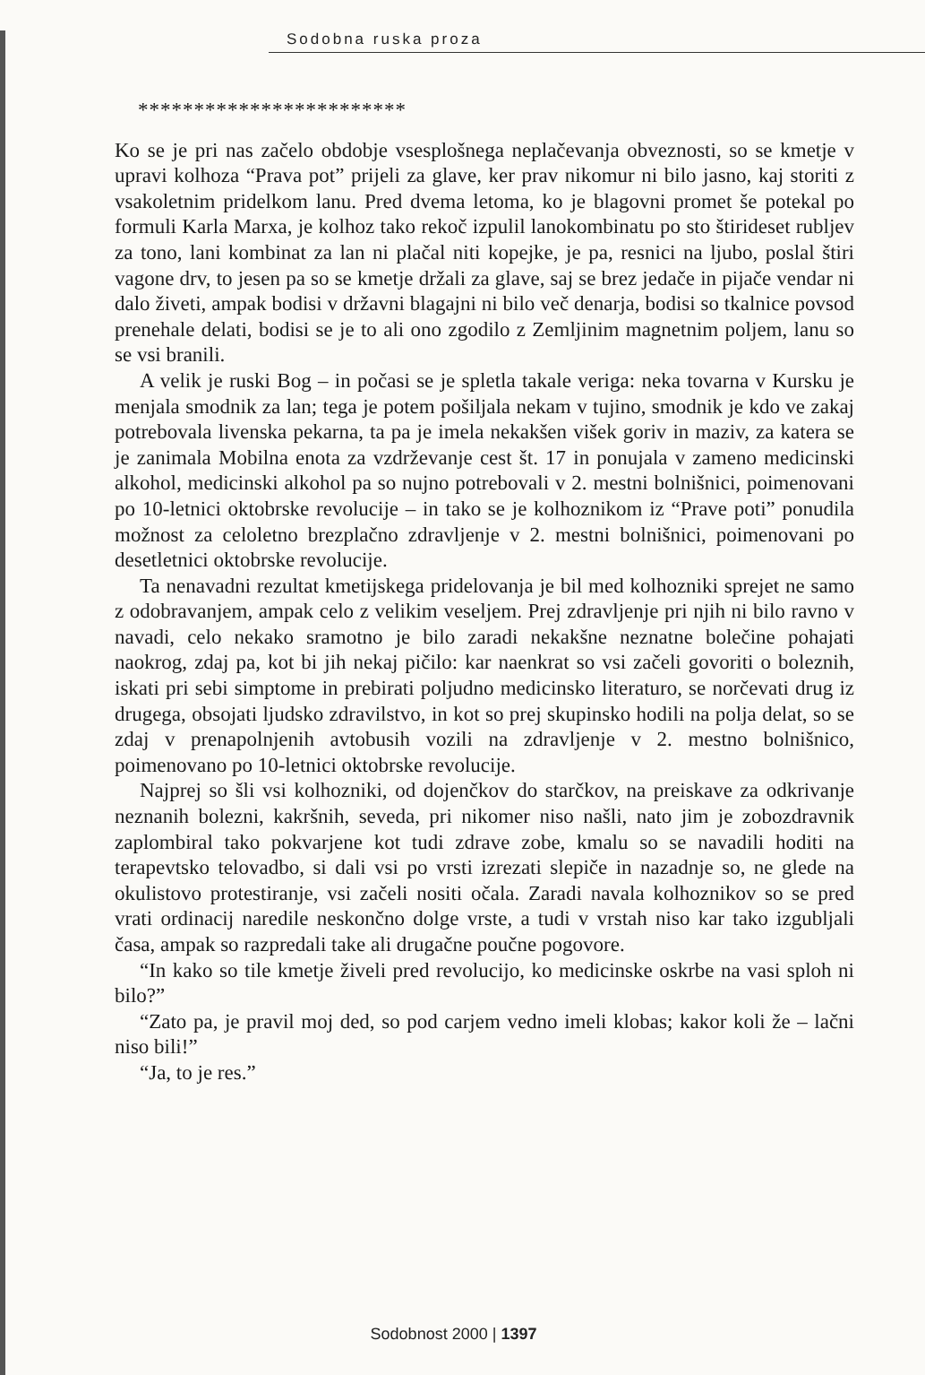Sodobna ruska proza
************************
Ko se je pri nas začelo obdobje vsesplošnega neplačevanja obveznosti, so se kmetje v upravi kolhoza “Prava pot” prijeli za glave, ker prav nikomur ni bilo jasno, kaj storiti z vsakoletnim pridelkom lanu. Pred dvema letoma, ko je blagovni promet še potekal po formuli Karla Marxa, je kolhoz tako rekoč izpulil lanokombinatu po sto štirideset rubljev za tono, lani kombinat za lan ni plačal niti kopejke, je pa, resnici na ljubo, poslal štiri vagone drv, to jesen pa so se kmetje držali za glave, saj se brez jedače in pijače vendar ni dalo živeti, ampak bodisi v državni blagajni ni bilo več denarja, bodisi so tkalnice povsod prenehale delati, bodisi se je to ali ono zgodilo z Zemljinim magnetnim poljem, lanu so se vsi branili.
A velik je ruski Bog – in počasi se je spletla takale veriga: neka tovarna v Kursku je menjala smodnik za lan; tega je potem pošiljala nekam v tujino, smodnik je kdo ve zakaj potrebovala livenska pekarna, ta pa je imela nekakšen višek goriv in maziv, za katera se je zanimala Mobilna enota za vzdrževanje cest št. 17 in ponujala v zameno medicinski alkohol, medicinski alkohol pa so nujno potrebovali v 2. mestni bolnišnici, poimenovani po 10-letnici oktobrske revolucije – in tako se je kolhoznikom iz “Prave poti” ponudila možnost za celoletno brezplačno zdravljenje v 2. mestni bolnišnici, poimenovani po desetletnici oktobrske revolucije.
Ta nenavadni rezultat kmetijskega pridelovanja je bil med kolhozniki sprejet ne samo z odobravanjem, ampak celo z velikim veseljem. Prej zdravljenje pri njih ni bilo ravno v navadi, celo nekako sramotno je bilo zaradi nekakšne neznatne bolečine pohajati naokrog, zdaj pa, kot bi jih nekaj pičilo: kar naenkrat so vsi začeli govoriti o boleznih, iskati pri sebi simptome in prebirati poljudno medicinsko literaturo, se norčevati drug iz drugega, obsojati ljudsko zdravilstvo, in kot so prej skupinsko hodili na polja delat, so se zdaj v prenapolnjenih avtobusih vozili na zdravljenje v 2. mestno bolnišnico, poimenovano po 10-letnici oktobrske revolucije.
Najprej so šli vsi kolhozniki, od dojenčkov do starčkov, na preiskave za odkrivanje neznanih bolezni, kakršnih, seveda, pri nikomer niso našli, nato jim je zobozdravnik zaplombiral tako pokvarjene kot tudi zdrave zobe, kmalu so se navadili hoditi na terapevtsko telovadbo, si dali vsi po vrsti izrezati slepiče in nazadnje so, ne glede na okulistovo protestiranje, vsi začeli nositi očala. Zaradi navala kolhoznikov so se pred vrati ordinacij naredile neskončno dolge vrste, a tudi v vrstah niso kar tako izgubljali časa, ampak so razpredali take ali drugačne poučne pogovore.
“In kako so tile kmetje živeli pred revolucijo, ko medicinske oskrbe na vasi sploh ni bilo?”
“Zato pa, je pravil moj ded, so pod carjem vedno imeli klobas; kakor koli že – lačni niso bili!”
“Ja, to je res.”
Sodobnost 2000 | 1397